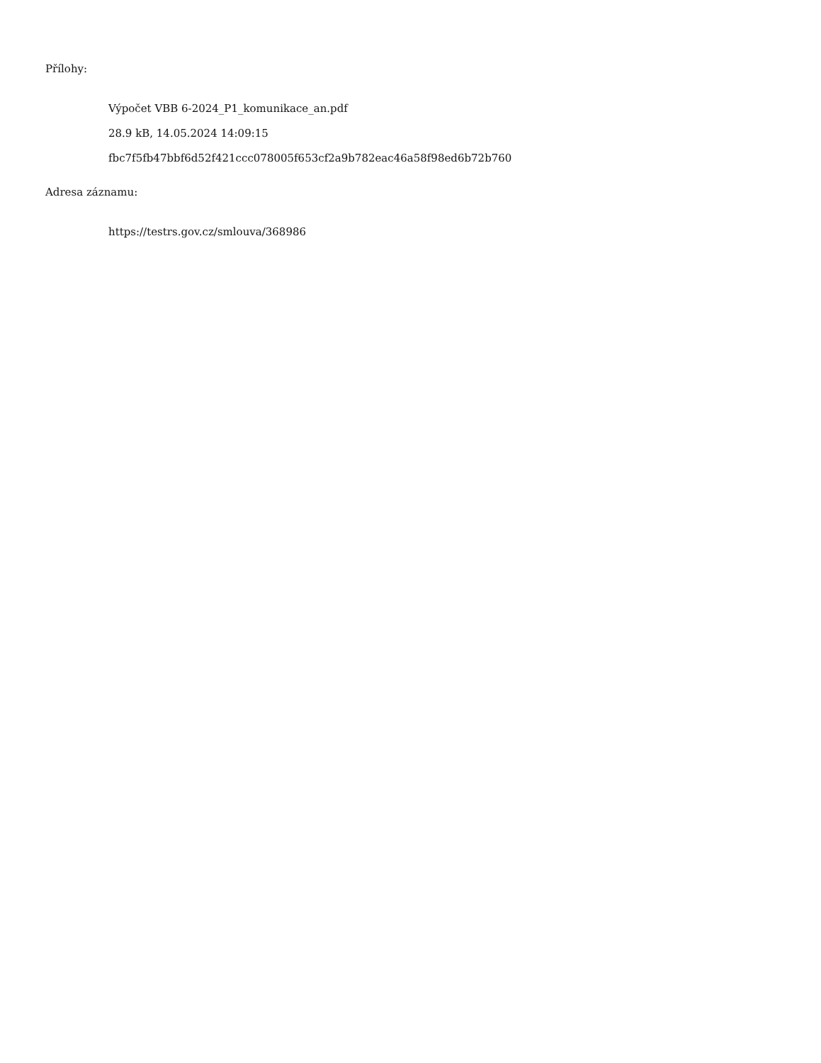Přílohy:
Výpočet VBB 6-2024_P1_komunikace_an.pdf
28.9 kB, 14.05.2024 14:09:15
fbc7f5fb47bbf6d52f421ccc078005f653cf2a9b782eac46a58f98ed6b72b760
Adresa záznamu:
https://testrs.gov.cz/smlouva/368986